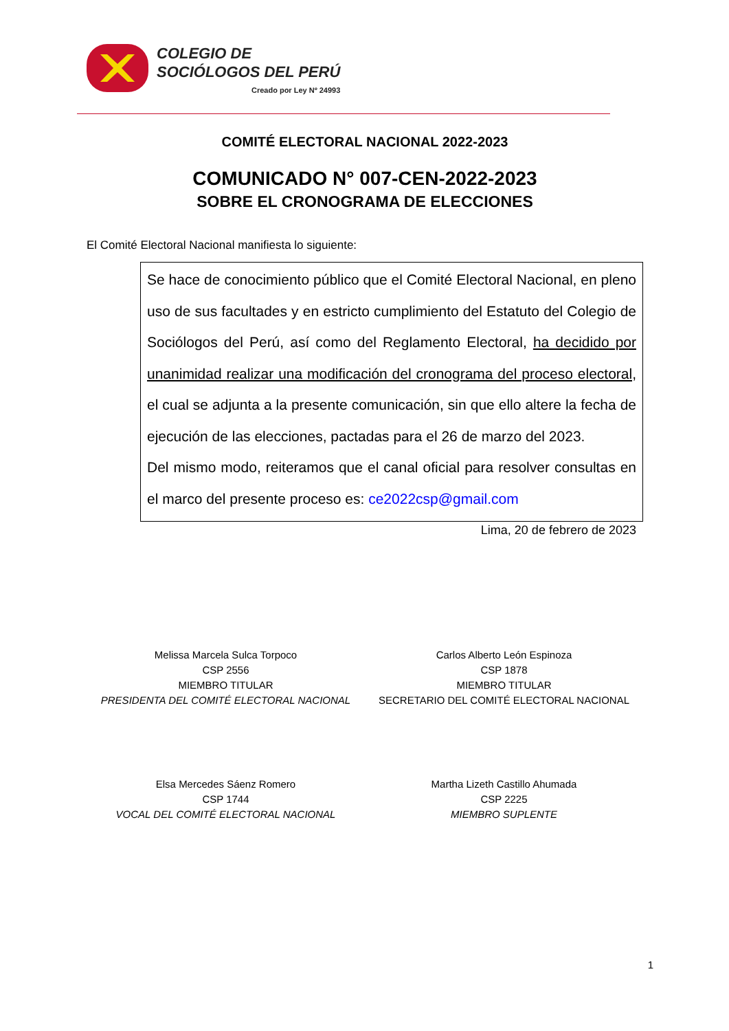COLEGIO DE
SOCIÓLOGOS DEL PERÚ
Creado por Ley Nº 24993
COMITÉ ELECTORAL NACIONAL 2022-2023
COMUNICADO N° 007-CEN-2022-2023
SOBRE EL CRONOGRAMA DE ELECCIONES
El Comité Electoral Nacional manifiesta lo siguiente:
Se hace de conocimiento público que el Comité Electoral Nacional, en pleno uso de sus facultades y en estricto cumplimiento del Estatuto del Colegio de Sociólogos del Perú, así como del Reglamento Electoral, ha decidido por unanimidad realizar una modificación del cronograma del proceso electoral, el cual se adjunta a la presente comunicación, sin que ello altere la fecha de ejecución de las elecciones, pactadas para el 26 de marzo del 2023.
Del mismo modo, reiteramos que el canal oficial para resolver consultas en el marco del presente proceso es: ce2022csp@gmail.com
Lima, 20 de febrero de 2023
Melissa Marcela Sulca Torpoco
CSP 2556
MIEMBRO TITULAR
PRESIDENTA DEL COMITÉ ELECTORAL NACIONAL
Carlos Alberto León Espinoza
CSP 1878
MIEMBRO TITULAR
SECRETARIO DEL COMITÉ ELECTORAL NACIONAL
Elsa Mercedes Sáenz Romero
CSP 1744
VOCAL DEL COMITÉ ELECTORAL NACIONAL
Martha Lizeth Castillo Ahumada
CSP 2225
MIEMBRO SUPLENTE
1